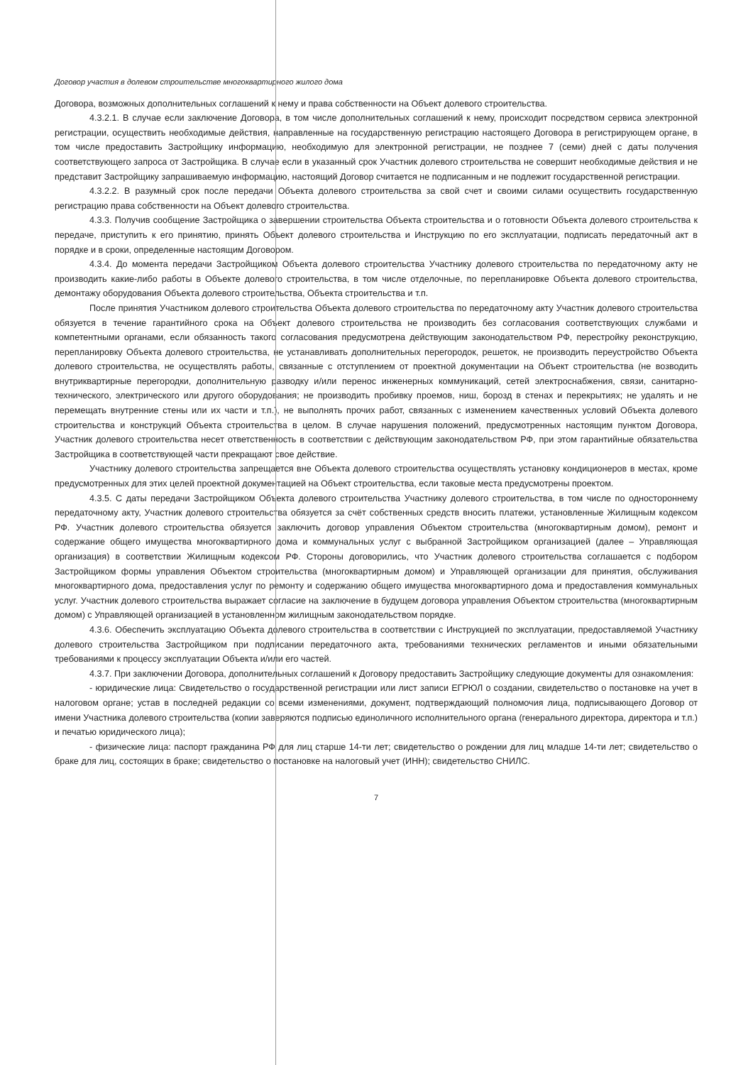Договор участия в долевом строительстве многоквартирного жилого дома
Договора, возможных дополнительных соглашений к нему и права собственности на Объект долевого строительства.
4.3.2.1. В случае если заключение Договора, в том числе дополнительных соглашений к нему, происходит посредством сервиса электронной регистрации, осуществить необходимые действия, направленные на государственную регистрацию настоящего Договора в регистрирующем органе, в том числе предоставить Застройщику информацию, необходимую для электронной регистрации, не позднее 7 (семи) дней с даты получения соответствующего запроса от Застройщика. В случае если в указанный срок Участник долевого строительства не совершит необходимые действия и не представит Застройщику запрашиваемую информацию, настоящий Договор считается не подписанным и не подлежит государственной регистрации.
4.3.2.2. В разумный срок после передачи Объекта долевого строительства за свой счет и своими силами осуществить государственную регистрацию права собственности на Объект долевого строительства.
4.3.3. Получив сообщение Застройщика о завершении строительства Объекта строительства и о готовности Объекта долевого строительства к передаче, приступить к его принятию, принять Объект долевого строительства и Инструкцию по его эксплуатации, подписать передаточный акт в порядке и в сроки, определенные настоящим Договором.
4.3.4. До момента передачи Застройщиком Объекта долевого строительства Участнику долевого строительства по передаточному акту не производить какие-либо работы в Объекте долевого строительства, в том числе отделочные, по перепланировке Объекта долевого строительства, демонтажу оборудования Объекта долевого строительства, Объекта строительства и т.п.
После принятия Участником долевого строительства Объекта долевого строительства по передаточному акту Участник долевого строительства обязуется в течение гарантийного срока на Объект долевого строительства не производить без согласования соответствующих службами и компетентными органами, если обязанность такого согласования предусмотрена действующим законодательством РФ, перестройку реконструкцию, перепланировку Объекта долевого строительства, не устанавливать дополнительных перегородок, решеток, не производить переустройство Объекта долевого строительства, не осуществлять работы, связанные с отступлением от проектной документации на Объект строительства (не возводить внутриквартирные перегородки, дополнительную разводку и/или перенос инженерных коммуникаций, сетей электроснабжения, связи, санитарно-технического, электрического или другого оборудования; не производить пробивку проемов, ниш, борозд в стенах и перекрытиях; не удалять и не перемещать внутренние стены или их части и т.п.), не выполнять прочих работ, связанных с изменением качественных условий Объекта долевого строительства и конструкций Объекта строительства в целом. В случае нарушения положений, предусмотренных настоящим пунктом Договора, Участник долевого строительства несет ответственность в соответствии с действующим законодательством РФ, при этом гарантийные обязательства Застройщика в соответствующей части прекращают свое действие.
Участнику долевого строительства запрещается вне Объекта долевого строительства осуществлять установку кондиционеров в местах, кроме предусмотренных для этих целей проектной документацией на Объект строительства, если таковые места предусмотрены проектом.
4.3.5. С даты передачи Застройщиком Объекта долевого строительства Участнику долевого строительства, в том числе по одностороннему передаточному акту, Участник долевого строительства обязуется за счёт собственных средств вносить платежи, установленные Жилищным кодексом РФ. Участник долевого строительства обязуется заключить договор управления Объектом строительства (многоквартирным домом), ремонт и содержание общего имущества многоквартирного дома и коммунальных услуг с выбранной Застройщиком организацией (далее – Управляющая организация) в соответствии Жилищным кодексом РФ. Стороны договорились, что Участник долевого строительства соглашается с подбором Застройщиком формы управления Объектом строительства (многоквартирным домом) и Управляющей организации для принятия, обслуживания многоквартирного дома, предоставления услуг по ремонту и содержанию общего имущества многоквартирного дома и предоставления коммунальных услуг. Участник долевого строительства выражает согласие на заключение в будущем договора управления Объектом строительства (многоквартирным домом) с Управляющей организацией в установленном жилищным законодательством порядке.
4.3.6. Обеспечить эксплуатацию Объекта долевого строительства в соответствии с Инструкцией по эксплуатации, предоставляемой Участнику долевого строительства Застройщиком при подписании передаточного акта, требованиями технических регламентов и иными обязательными требованиями к процессу эксплуатации Объекта и/или его частей.
4.3.7. При заключении Договора, дополнительных соглашений к Договору предоставить Застройщику следующие документы для ознакомления:
- юридические лица: Свидетельство о государственной регистрации или лист записи ЕГРЮЛ о создании, свидетельство о постановке на учет в налоговом органе; устав в последней редакции со всеми изменениями, документ, подтверждающий полномочия лица, подписывающего Договор от имени Участника долевого строительства (копии заверяются подписью единоличного исполнительного органа (генерального директора, директора и т.п.) и печатью юридического лица);
- физические лица: паспорт гражданина РФ для лиц старше 14-ти лет; свидетельство о рождении для лиц младше 14-ти лет; свидетельство о браке для лиц, состоящих в браке; свидетельство о постановке на налоговый учет (ИНН); свидетельство СНИЛС.
7